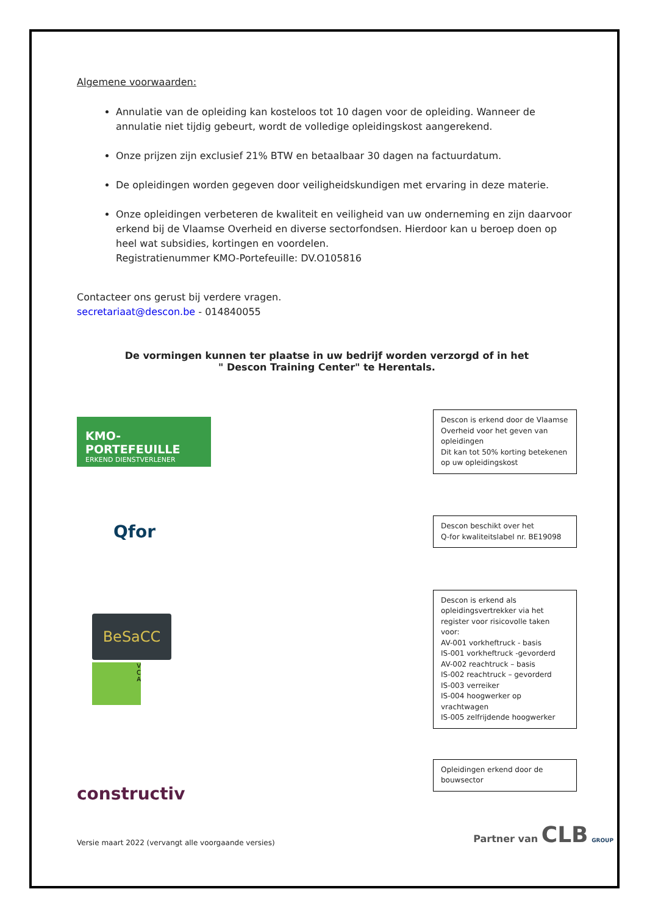Algemene voorwaarden:
Annulatie van de opleiding kan kosteloos tot 10 dagen voor de opleiding. Wanneer de annulatie niet tijdig gebeurt, wordt de volledige opleidingskost aangerekend.
Onze prijzen zijn exclusief 21% BTW en betaalbaar 30 dagen na factuurdatum.
De opleidingen worden gegeven door veiligheidskundigen met ervaring in deze materie.
Onze opleidingen verbeteren de kwaliteit en veiligheid van uw onderneming en zijn daarvoor erkend bij de Vlaamse Overheid en diverse sectorfondsen. Hierdoor kan u beroep doen op heel wat subsidies, kortingen en voordelen.
Registratienummer KMO-Portefeuille: DV.O105816
Contacteer ons gerust bij verdere vragen.
secretariaat@descon.be - 014840055
De vormingen kunnen ter plaatse in uw bedrijf worden verzorgd of in het
" Descon Training Center" te Herentals.
KMO-PORTEFEUILLE
ERKEND DIENSTVERLENER
Descon is erkend door de Vlaamse Overheid voor het geven van opleidingen
Dit kan tot 50% korting betekenen op uw opleidingskost
Qfor
Descon beschikt over het
Q-for kwaliteitslabel nr. BE19098
BeSaCC
V
C
A
Descon is erkend als opleidingsvertrekker via het register voor risicovolle taken voor:
AV-001 vorkheftruck - basis
IS-001 vorkheftruck -gevorderd
AV-002 reachtruck – basis
IS-002 reachtruck – gevorderd
IS-003 verreiker
IS-004 hoogwerker op vrachtwagen
IS-005 zelfrijdende hoogwerker
constructiv
Opleidingen erkend door de bouwsector
Versie maart 2022 (vervangt alle voorgaande versies) Partner van CLB GROUP